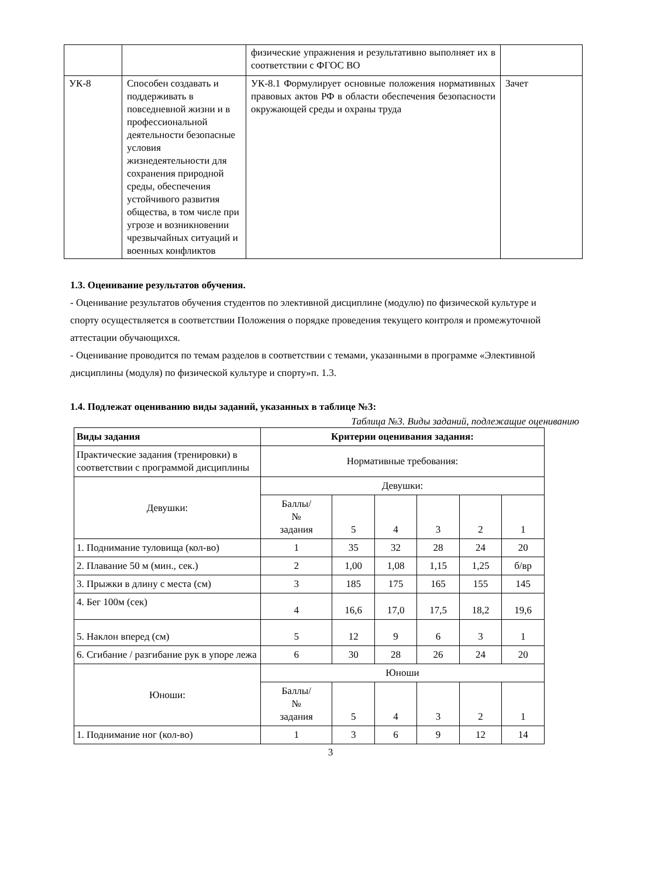| | | физические упражнения и результативно выполняет их в соответствии с ФГОС ВО | |
| УК-8 | Способен создавать и поддерживать в повседневной жизни и в профессиональной деятельности безопасные условия жизнедеятельности для сохранения природной среды, обеспечения устойчивого развития общества, в том числе при угрозе и возникновении чрезвычайных ситуаций и военных конфликтов | УК-8.1 Формулирует основные положения нормативных правовых актов РФ в области обеспечения безопасности окружающей среды и охраны труда | Зачет |
1.3. Оценивание результатов обучения.
- Оценивание результатов обучения студентов по элективной дисциплине (модулю) по физической культуре и спорту осуществляется в соответствии Положения о порядке проведения текущего контроля и промежуточной аттестации обучающихся.
- Оценивание проводится по темам разделов в соответствии с темами, указанными в программе «Элективной дисциплины (модуля) по физической культуре и спорту»п. 1.3.
1.4. Подлежат оцениванию виды заданий, указанных в таблице №3:
Таблица №3. Виды заданий, подлежащие оцениванию
| Виды задания | Критерии оценивания задания: | | | | | |
| --- | --- | --- | --- | --- | --- | --- |
| Практические задания (тренировки) в соответствии с программой дисциплины | Нормативные требования: | | | | | |
| Девушки: | Девушки: | | | | | |
| | Баллы/ № задания | 5 | 4 | 3 | 2 | 1 |
| 1. Поднимание туловища (кол-во) | 1 | 35 | 32 | 28 | 24 | 20 |
| 2. Плавание 50 м (мин., сек.) | 2 | 1,00 | 1,08 | 1,15 | 1,25 | б/вр |
| 3. Прыжки в длину с места (см) | 3 | 185 | 175 | 165 | 155 | 145 |
| 4. Бег 100м (сек) | 4 | 16,6 | 17,0 | 17,5 | 18,2 | 19,6 |
| 5. Наклон вперед (см) | 5 | 12 | 9 | 6 | 3 | 1 |
| 6. Сгибание / разгибание рук в упоре лежа | 6 | 30 | 28 | 26 | 24 | 20 |
| Юноши: | Юноши | | | | | |
| | Баллы/ № задания | 5 | 4 | 3 | 2 | 1 |
| 1. Поднимание ног (кол-во) | 1 | 3 | 6 | 9 | 12 | 14 |
3